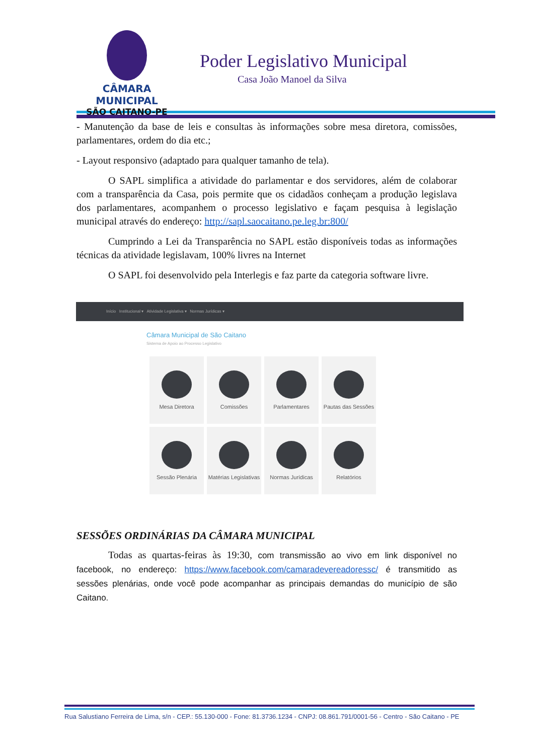CÂMARA MUNICIPAL
SÃO CAITANO-PE
Poder Legislativo Municipal
Casa João Manoel da Silva
- Manutenção da base de leis e consultas às informações sobre mesa diretora, comissões, parlamentares, ordem do dia etc.;
- Layout responsivo (adaptado para qualquer tamanho de tela).
O SAPL simplifica a atividade do parlamentar e dos servidores, além de colaborar com a transparência da Casa, pois permite que os cidadãos conheçam a produção legislava dos parlamentares, acompanhem o processo legislativo e façam pesquisa à legislação municipal através do endereço: http://sapl.saocaitano.pe.leg.br:800/
Cumprindo a Lei da Transparência no SAPL estão disponíveis todas as informações técnicas da atividade legislavam, 100% livres na Internet
O SAPL foi desenvolvido pela Interlegis e faz parte da categoria software livre.
Início Institucional ▾ Atividade Legislativa ▾ Normas Jurídicas ▾
Câmara Municipal de São Caitano
Sistema de Apoio ao Processo Legislativo
Mesa Diretora
Comissões
Parlamentares
Pautas das Sessões
Sessão Plenária
Matérias Legislativas
Normas Jurídicas
Relatórios
SESSÕES ORDINÁRIAS DA CÂMARA MUNICIPAL
Todas as quartas-feiras às 19:30, com transmissão ao vivo em link disponível no facebook, no endereço: https://www.facebook.com/camaradevereadoressc/ é transmitido as sessões plenárias, onde você pode acompanhar as principais demandas do município de são Caitano.
Rua Salustiano Ferreira de Lima, s/n - CEP.: 55.130-000 - Fone: 81.3736.1234 - CNPJ: 08.861.791/0001-56 - Centro - São Caitano - PE